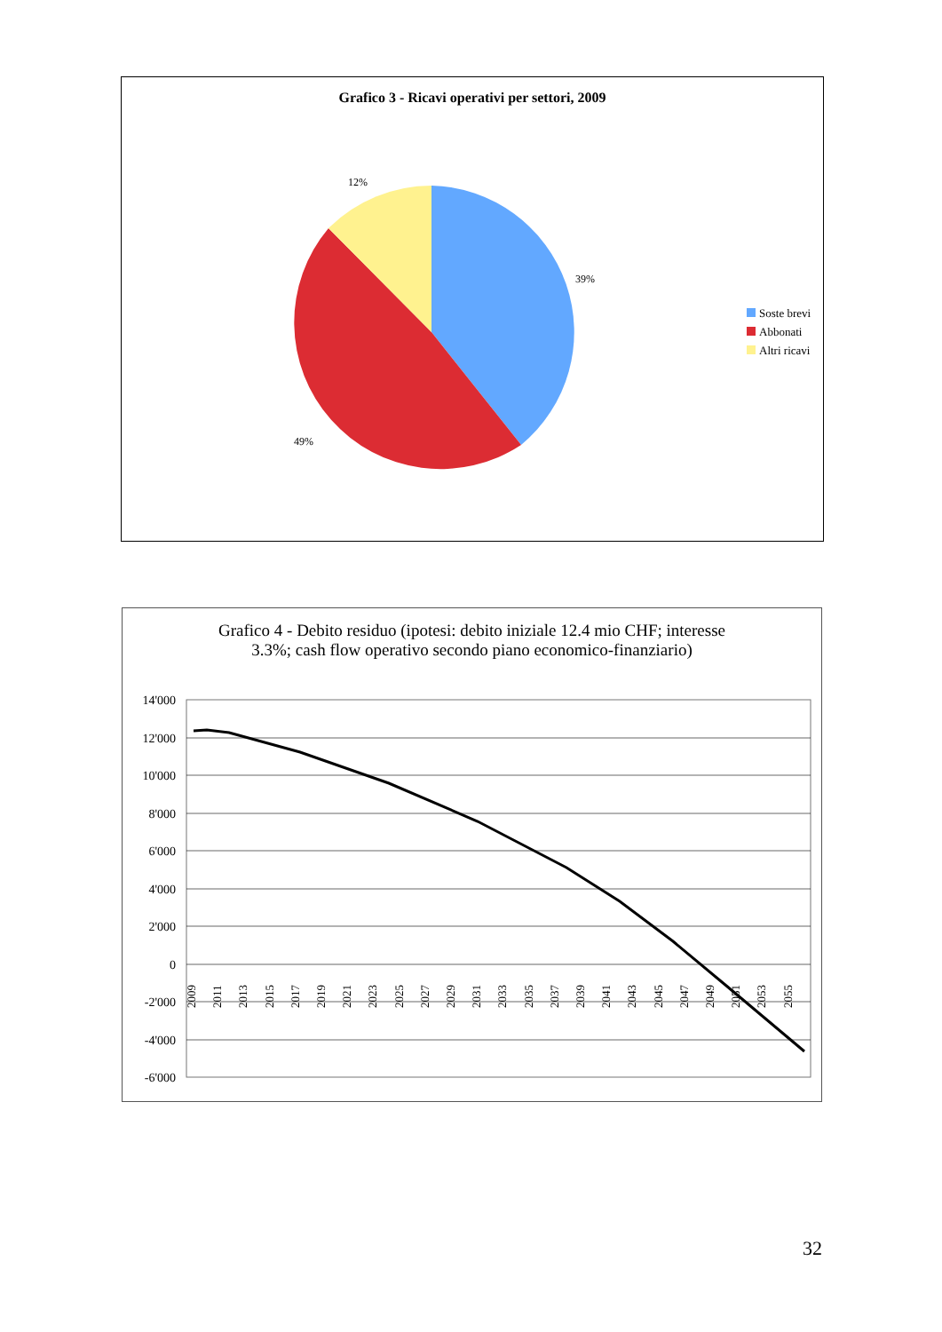Grafico 3 - Ricavi operativi per settori, 2009
12%
39%
49%
Soste brevi
Abbonati
Altri ricavi
Grafico 4 - Debito residuo (ipotesi: debito iniziale 12.4 mio CHF; interesse
3.3%; cash flow operativo secondo piano economico-finanziario)
14'000
12'000
10'000
8'000
6'000
4'000
2'000
0
-2'000
-4'000
-6'000
2009
2011
2013
2015
2017
2019
2021
2023
2025
2027
2029
2031
2033
2035
2037
2039
2041
2043
2045
2047
2049
2051
2053
2055
32